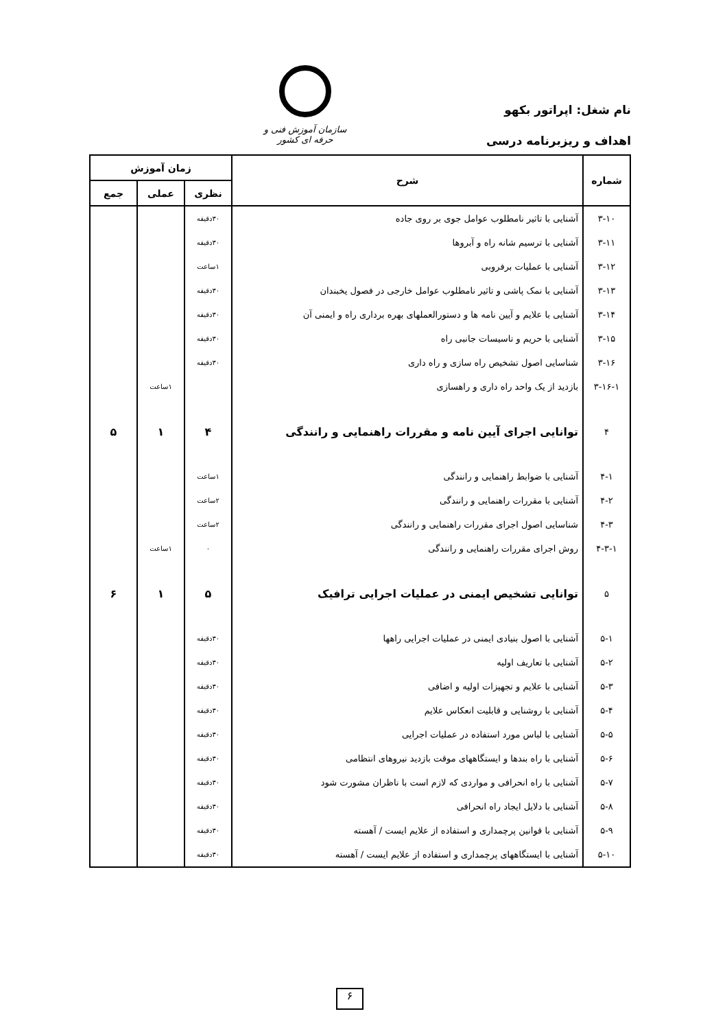نام شغل: اپراتور بکهو
اهداف و ریزبرنامه درسی
سازمان آموزش فنی و حرفه ای کشور
| شماره | شرح | زمان آموزش | | |
| --- | --- | --- | --- | --- |
| | | نظری | عملی | جمع |
| ۳-۱۰ | آشنایی با تاثیر نامطلوب عوامل جوی بر روی جاده | ۳۰دقیقه | | |
| ۳-۱۱ | آشنایی با ترسیم شانه راه و آبروها | ۳۰دقیقه | | |
| ۳-۱۲ | آشنایی با عملیات برفروبی | ۱ساعت | | |
| ۳-۱۳ | آشنایی با نمک پاشی و تاثیر نامطلوب عوامل خارجی در فصول یخبندان | ۳۰دقیقه | | |
| ۳-۱۴ | آشنایی با علایم و آیین نامه ها و دستورالعملهای بهره برداری راه و ایمنی آن | ۳۰دقیقه | | |
| ۳-۱۵ | آشنایی با حریم و تاسیسات جانبی راه | ۳۰دقیقه | | |
| ۳-۱۶ | شناسایی اصول تشخیص راه سازی و راه داری | ۳۰دقیقه | | |
| ۳-۱۶-۱ | بازدید از یک واحد راه داری و راهسازی | | ۱ساعت | |
| ۴ | توانایی اجرای آیین نامه و مقررات راهنمایی و رانندگی | ۴ | ۱ | ۵ |
| ۴-۱ | آشنایی با ضوابط راهنمایی و رانندگی | ۱ساعت | | |
| ۴-۲ | آشنایی با مقررات راهنمایی و رانندگی | ۲ساعت | | |
| ۴-۳ | شناسایی اصول اجرای مقررات راهنمایی و رانندگی | ۲ساعت | | |
| ۴-۳-۱ | روش اجرای مقررات راهنمایی و رانندگی | ۰ | ۱ساعت | |
| ۵ | توانایی تشخیص ایمنی در عملیات اجرایی ترافیک | ۵ | ۱ | ۶ |
| ۵-۱ | آشنایی با اصول بنیادی ایمنی در عملیات اجرایی راهها | ۳۰دقیقه | | |
| ۵-۲ | آشنایی با تعاریف اولیه | ۳۰دقیقه | | |
| ۵-۳ | آشنایی با علایم و تجهیزات اولیه و اضافی | ۳۰دقیقه | | |
| ۵-۴ | آشنایی با روشنایی و قابلیت انعکاس علایم | ۳۰دقیقه | | |
| ۵-۵ | آشنایی با لباس مورد استفاده در عملیات اجرایی | ۳۰دقیقه | | |
| ۵-۶ | آشنایی با راه بندها و ایستگاههای موقت بازدید نیروهای انتظامی | ۳۰دقیقه | | |
| ۵-۷ | آشنایی با راه انحرافی و مواردی که لازم است با ناظران مشورت شود | ۳۰دقیقه | | |
| ۵-۸ | آشنایی با دلایل ایجاد راه انحرافی | ۳۰دقیقه | | |
| ۵-۹ | آشنایی با قوانین پرچمداری و استفاده از علایم ایست / آهسته | ۳۰دقیقه | | |
| ۵-۱۰ | آشنایی با ایستگاههای پرچمداری و استفاده از علایم ایست / آهسته | ۳۰دقیقه | | |
۶